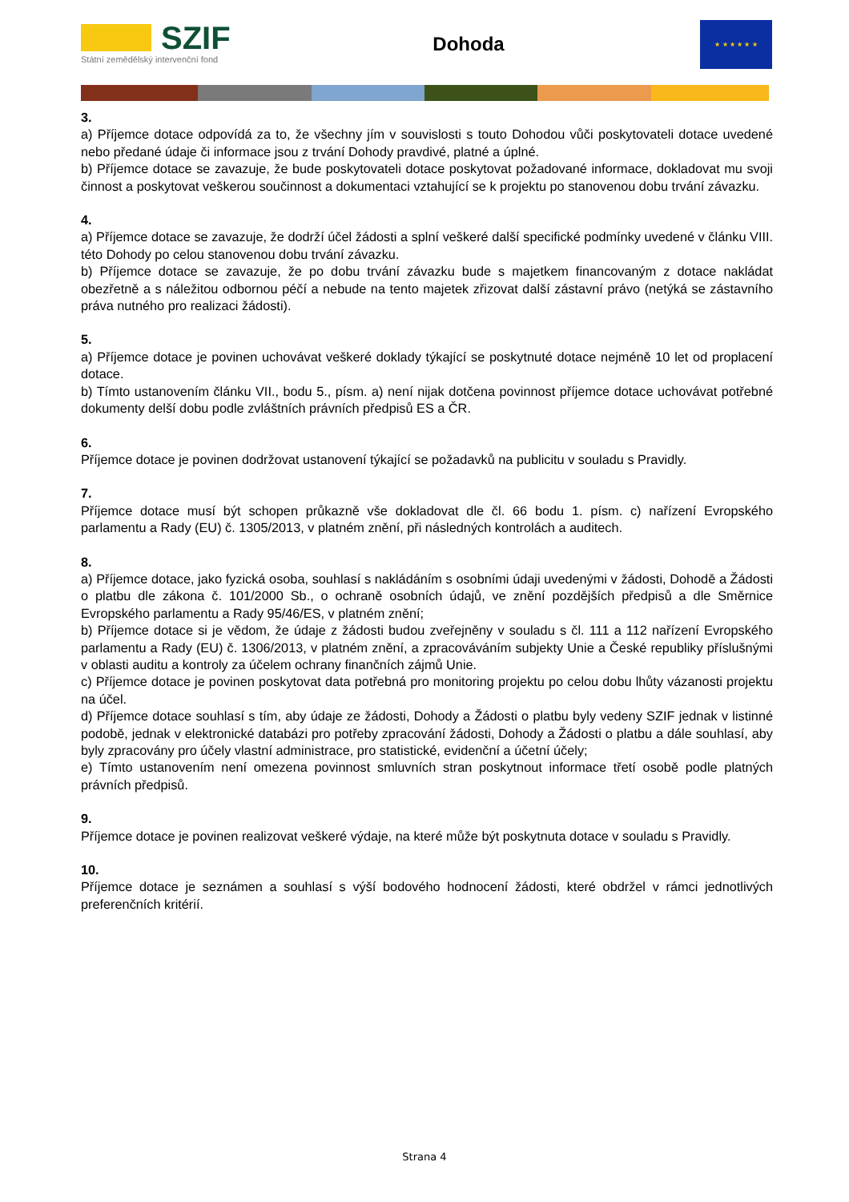SZIF
Státní zemědělský intervenční fond
Dohoda
★ ★ ★ ★ ★ ★
3.
a) Příjemce dotace odpovídá za to, že všechny jím v souvislosti s touto Dohodou vůči poskytovateli dotace uvedené nebo předané údaje či informace jsou z trvání Dohody pravdivé, platné a úplné.
b) Příjemce dotace se zavazuje, že bude poskytovateli dotace poskytovat požadované informace, dokladovat mu svoji činnost a poskytovat veškerou součinnost a dokumentaci vztahující se k projektu po stanovenou dobu trvání závazku.
4.
a) Příjemce dotace se zavazuje, že dodrží účel žádosti a splní veškeré další specifické podmínky uvedené v článku VIII. této Dohody po celou stanovenou dobu trvání závazku.
b) Příjemce dotace se zavazuje, že po dobu trvání závazku bude s majetkem financovaným z dotace nakládat obezřetně a s náležitou odbornou péčí a nebude na tento majetek zřizovat další zástavní právo (netýká se zástavního práva nutného pro realizaci žádosti).
5.
a) Příjemce dotace je povinen uchovávat veškeré doklady týkající se poskytnuté dotace nejméně 10 let od proplacení dotace.
b) Tímto ustanovením článku VII., bodu 5., písm. a) není nijak dotčena povinnost příjemce dotace uchovávat potřebné dokumenty delší dobu podle zvláštních právních předpisů ES a ČR.
6.
Příjemce dotace je povinen dodržovat ustanovení týkající se požadavků na publicitu v souladu s Pravidly.
7.
Příjemce dotace musí být schopen průkazně vše dokladovat dle čl. 66 bodu 1. písm. c) nařízení Evropského parlamentu a Rady (EU) č. 1305/2013, v platném znění, při následných kontrolách a auditech.
8.
a) Příjemce dotace, jako fyzická osoba, souhlasí s nakládáním s osobními údaji uvedenými v žádosti, Dohodě a Žádosti o platbu dle zákona č. 101/2000 Sb., o ochraně osobních údajů, ve znění pozdějších předpisů a dle Směrnice Evropského parlamentu a Rady 95/46/ES, v platném znění;
b) Příjemce dotace si je vědom, že údaje z žádosti budou zveřejněny v souladu s čl. 111 a 112 nařízení Evropského parlamentu a Rady (EU) č. 1306/2013, v platném znění, a zpracováváním subjekty Unie a České republiky příslušnými v oblasti auditu a kontroly za účelem ochrany finančních zájmů Unie.
c) Příjemce dotace je povinen poskytovat data potřebná pro monitoring projektu po celou dobu lhůty vázanosti projektu na účel.
d) Příjemce dotace souhlasí s tím, aby údaje ze žádosti, Dohody a Žádosti o platbu byly vedeny SZIF jednak v listinné podobě, jednak v elektronické databázi pro potřeby zpracování žádosti, Dohody a Žádosti o platbu a dále souhlasí, aby byly zpracovány pro účely vlastní administrace, pro statistické, evidenční a účetní účely;
e) Tímto ustanovením není omezena povinnost smluvních stran poskytnout informace třetí osobě podle platných právních předpisů.
9.
Příjemce dotace je povinen realizovat veškeré výdaje, na které může být poskytnuta dotace v souladu s Pravidly.
10.
Příjemce dotace je seznámen a souhlasí s výší bodového hodnocení žádosti, které obdržel v rámci jednotlivých preferenčních kritérií.
Strana 4